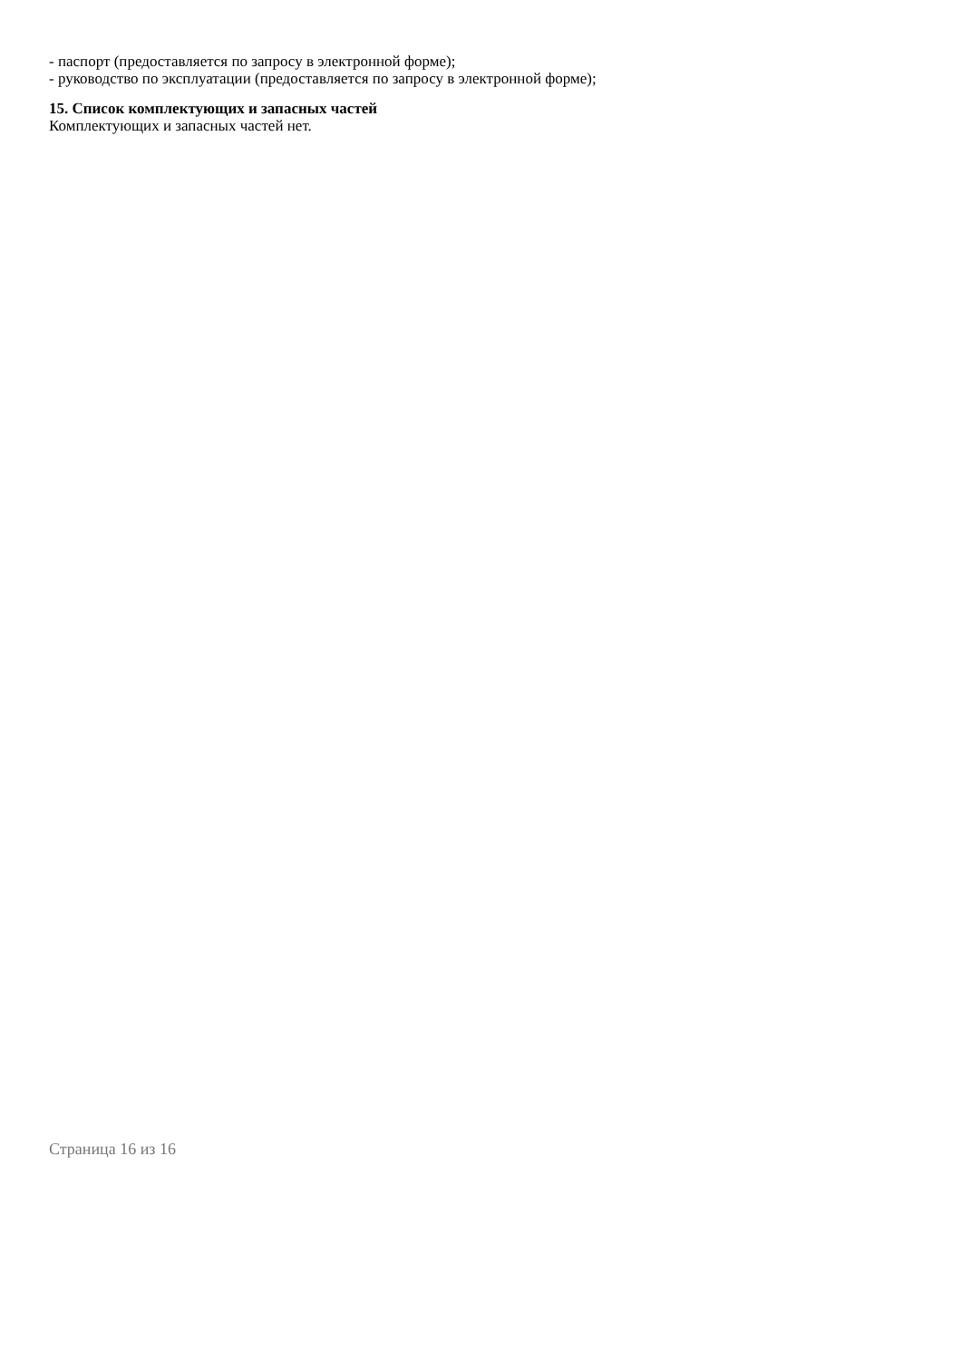- паспорт (предоставляется по запросу в электронной форме);
- руководство по эксплуатации (предоставляется по запросу в электронной форме);
15. Список комплектующих и запасных частей
Комплектующих и запасных частей нет.
Страница 16 из 16